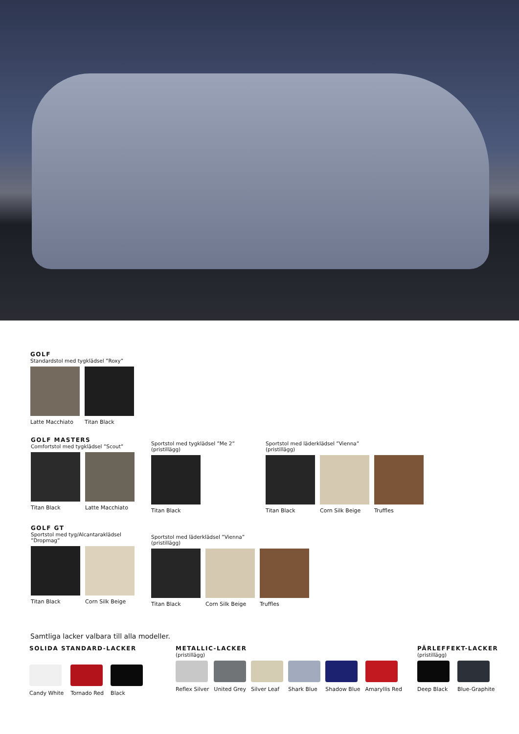GOLF
Standardstol med tygklädsel ”Roxy”
Latte Macchiato Titan Black
GOLF MASTERS
Comfortstol med tygklädsel ”Scout”
Titan Black Latte Macchiato
Sportstol med tygklädsel ”Me 2”
(pristillägg)
Titan Black
Sportstol med läderklädsel ”Vienna”
(pristillägg)
Titan Black Corn Silk Beige Truffles
GOLF GT
Sportstol med tyg/Alcantaraklädsel
”Dropmag”
Titan Black Corn Silk Beige
Sportstol med läderklädsel ”Vienna”
(pristillägg)
Titan Black Corn Silk Beige Truffles
Samtliga lacker valbara till alla modeller.
SOLIDA STANDARD-LACKER
Candy White Tornado Red Black
METALLIC-LACKER
(pristillägg)
Reflex Silver United Grey Silver Leaf Shark Blue Shadow Blue Amaryllis Red
PÄRLEFFEKT-LACKER
(pristillägg)
Deep Black Blue-Graphite